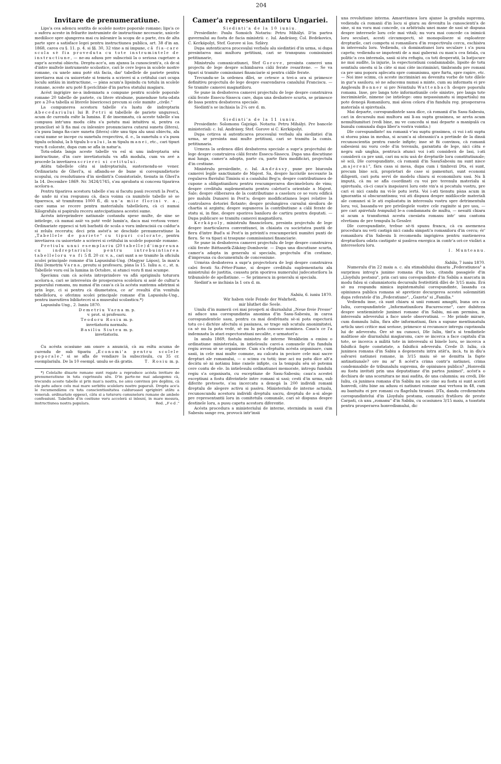204
Invitare de prenumeratiune.
Lips'a cea adencu sentîta de scolele nostre poporale romane; lips'a ce o suferu aceste in feliurite instruminte de instructiune necesarie, unicele mediiloce spre ajungerea mai cu inlesnire la scopu de o parte, éra de alta parte spre a satisface legei pentru instructiunea publica, art. 38 d'in an. 1868, carea cu §. 11. p. 4. si §§. 30, 32 vine a ni impune, că fia-care scola sè fia proveduta cu tote instrumintele de instructiune, — ne-au adusu pre subscrisii la o seriosa cugetare a supr'a acestui obiectu. Dreptu-ace'a, am ajunsu la cunoscienti'a, cà de-si d'intre multele instrumente scolastice, cari le cere legea in scolele nostre romane, cu unele amu poté stá facia, dar' tabellele de pariete pentru invetiarea mai cu usioretate si temeiu a scrierei si a cetitului cari ocupa loculu antâiu in instructiune, — pàna acum'a lipsindu cu totulu in scolele romane, aceste aru poté fi periclitaie d'in partea statului magiaru.
Acést ingrigire ne-a indemnatu a compune pentru scolele poporale romane 20 tabelle de pariete, cu litere strabune, punenduse totu-odata pre a 20-a tabella si literele bisericesci precum si cele numite „civile."
La compunerea acestoru tabelle s'a luatu de indreptariu Abecedariului lui B. Petri si tabellele de pariete unguresci, acum de curendu esîte la lumina. E de insemnatu, cà aceste tabelle s'au compusu intr'unu modu câtu s'a potutu mai intuitivu si, pentru ca pruncilori sè li fia mai cu inlesnire pronunciarea cutarui sunetu (litera), s'a pusu langa fia-care sunetu (litera) câte unu tipu alu unui obiectu, alu carui nume se incepe cu sunetulu respectivu, d. e., la sunetulu o s'a pusu tipulu ochiului, la b tipulu boului, la m tipulu manei, etc., cari tipuri voru fi colorate, dupa cum se afla in natur'a.
Totu-odata langa aceste tabelle va esî si unu indreptariu séu instructiune, d'in care invetiatoriulu va aflá modulu, cum va avé a procede la invetiarea scrierei si cetitului.
Atâtu tabellele câtu si indreptariulu, susternendu-se vener. Ordinariatu de Gherl'a, si aflandu-se de bune si corespundietorie scopului, cu resolutiunea d'in siedinti'a Consistoriale, tienuta in Gherl'a la 14. Decembre 1869. Nr. 3424/1745, s'au aprobatu si concesu tiparirea aceloru-a.
Pentru tiparirea acestoru tabelle s'au si facutu pasii receruti la Pest'a, de unde ni s'au respunsu cà, daca voimu ca numitele tabelle sè se tiparesca, sè tramitemu 1000 fl., dî: un'a miie florini v. a., care suma se recere pentru materialulu tabelleloru, cà ci numai Xilografulu si papirulu receru antecipatiunea acestei sume.
Acésta intreprindere natiunale costandu spese multe, de sine se intielege, cà numai asiè va poté vedé lumin'a, daca mai vertosu vener. Ordinariate eppesci si toti barbatii de scola o voru imbracisiá cu caldur'a si zelulu recerutu; deci prin asést'a se deschide prenumeratiune la „Tabellele de pariete" cu tipuri colorate, pentru invetiarea cu usioretate a scrierei si cetitului in scolele poporale romane.
Pretiulu unui esemplariu (20 tabelle) d'impreuna cu indreptariulu pentru intrebuintiarea tabelleloru va fi 5 fl. 20 cr. v. a., cari sunt a se tramite la oficiulu scolei principale romane d'in Lapusiului-Ung. (Magyar Lápos), la man'a Dlui Demetriu Varna, preutu si profesoru, pàna la 15. Iuliu a. c., st. n. Tabellele voru esî la lumina in Octobre, si atunci voru fi mai scumpe.
Speràmu cum cà acésta intreprindere va aflá spriginulu toturoru aceloru-a, cari se intereséza de prosperarea scoleloru si asié de cultur'a poporului romanu, nu numai d'in caus'a cà la acésta suntemu adstrinsi si prin lege, ci si pentru cà diumetatea, ce ar' resultá d'in venitulu tabelleloru, o oferimu scolei principale romane d'in Lapusiulu-Ung., pentru inavutîrea bibliotecei si a museului scolasticu.*)
Lapusiulu-Ung., 2. Iuniu 1870.
Demetriu Varna m. p.
v. prot. si profesoru.
Teodoru Rosiu m. p.
invetiatoriu normalu.
Basiliu Siuteu m. p.
invetiatoriu.
Cu acésta ocasiune am onore a anunciá, cà au esîtu acuma de curendu de sub tipariu „Economi'a pentru scolele poporale," si se afla de vendiare la subscrisulu, cu 35 cr. esemplariulu. De la 10 esempl. unulu se dà gratis. T. Rosiu m. p.
*) Celelalte diuarie romane sunt rogate a reproduce acésta invitare de prenumeratiune in tota cuprinsulu sêu. D'in parte-ne mai adaugemu cà, trecundu aceste tabelle si prin man'a nostra, ne amu convinsu pre deplinu, cà ele potu aduce celu mai mare serbitiu scoleloru nostre poporali. Dreptu ace'a le recumendâmu cu tota conscientiositatea calduroasei spriginiri atâtu a venerab. ordinariate eppesci, câtu si a toturoru comuneloru romane de ambele confessiuni. Tabellele d'in cestiune voru accelerá si inlesní, in mare mesura, instructiunea nostra populara. Red. „Fed."
Camer'a representantiloru Ungariei.
Siedinti'a de la 10 iuniu.
Presiedinte: Paulu Somsich Notariu: Petru Mihályi. D'in partea guvernului au fostu de facia ministrii: c. Iul. Andrássy, Col. Bedekovics, C. Kerkápolyi, Stef. Gorove si Ios. Szlávy.
Dupa autenticarea procesului verbalu alu siedintiei d'in urma, si dupa presintarea mai multoru petitiuni, cari se transpunu comissiunei petitiunarie,
Ministrulu comunicatiunei, Stef Gorove, presinta camerei unu projectu de lege despre schimbarea càlii ferate resaritene. — Se va tiparí si tramite comissiunei financiarie si pentru càlile ferate.
Trecundu-se la ordenea dîlei, se cetesce a trei-a ora si primesce definitivu projectulu de lege despre esarendarea canalului Franciscu. — Se tramite camerei magnatiloru.
Se pune in desbaterea camerei projectulu de lege despre construirea càlii ferate Essecu-Sissecu care, dupa una desbatere scurta, se primesce de basa pentru desbaterea speciale.
Siedinti'a se inchiaia la 2¼ ore d. m.
Siedinti'a de la 11 iuniu.
Presiedinte: Solomonu Gajzágó. Notariu: Petru Mihályi. Pre bancele ministeriali: c. Iul. Andrássy, Stef. Gorove si C. Kerkápolyi.
Dupa cetirea si autenticarea procesului verbalu alu siedintiei d'in urma, se presinta mai multe petitiuni, cari se tramitu la comis. petitiunaria.
Urmeza la ordenea dîlei desbaterea speciale a supr'a projectului de lege despre construirea càlii ferate Essecu-Sissecu. Dupa una discutiune mai lunga, camer'a adopta, parte cu, parte fàra modificàri, projectulu d'in cestiune.
Ministrulu presiedinte, c. Iul. Andrássy, pune pre biuroulu camerei legile sanctiunate de Majest. Sa, despre lucràrile necesarie la regularea fluviului Timisiu si a canalului Beg'a; despre contributiunea de cupone a obligatiuniloru pentru rescumperarea diecimeleloru de vinu; despre creditulu suplementariu pentru caletori'a orientale a Majest. Sale; despre eliberarea de la contributiune a caseloru ce se voru edificá pre malulu Dunarei in Pest'a; despre modificatiunea legei relative la controlarea detoriei flotante; despre prolungirea cursului siesiloru de chartia si argintu; despre supunerea la contributiune a càlii ferate de statu si, in fine, despre sporirea baniloru de cartiru pentru deputati. — Dupa publicare se tramitu camerei magnatiloru.
Kerkápoly, ministrulu financieloru, presinta projectulu de lege despre inarticularea conventiunei, in chiaiata cu societatea puntii de fieru d'intre Bud'a si Pest'a in privinti'a rescumperàrii numitei punti de fieru. Se va tipari si traspune commissiunei financiarie.
Se pune in desbaterea camerei projectulu de lege despre construirea càlii ferate Báttaszék-Zákány-Dombovár. — Dupa una discutiune scurta, camer'a adopta in generalu si specialu, projectulu d'in cestiune, d'impreuna cu documentulu de concessiune.
Urméza desbaterea a supr'a projecteloru de legi despre construirea calei ferati Sz.-Péter-Fiume, si despre creditulu suplementariu alu ministrului de justitia, causatu prin sporirea numerului judecatoriloru la tribunalele de apellatiune. — Se primescu in generalu si specialu.
Siedint'a se inchiaia la 1 ora d. m.
Sabiiu, 6. iuniu 1870.
Wir haben viele Feinde der Wahrheit,
mir bluthet die Seele.
Unulu d'in numerii cei mai prospeti ai diurnalului „Neue freie Presse" ni aduce una corespundintia anonima d'in Sasu-Sabesiu, in carea corespundentele sasu, pentru ca mai desfrênatu sè-si pota espectorá totu ce-i dictéze afectulu si pasiunea, se trage sub scutulu anonimitatei, ca sè nu lu pota vedé, sè nu lu pota cunosce nominea. Caus'a ce l'a indemnatu la atari espectoratiuni necalite, e urmatori'a:
In anulu 1869, fostulu ministru de interne Wenkheim a emisu o ordinatiune ministeriala, in intielesulu carei-a comunele d'in fundulu regiu aveau sè se organiseze. Cum s'a efeptuitu acésta organisare, cum sasii, in cele mai multe comune, au calcatu in peciore cele mai sacre drepturi ale romanului, — o scimu cu totii; inse aci nu potu dîce alt'a decâtu sè ni notàmu bine ranele infipte, ca la tempulu sêu sè potemu cere contu de ele. In intielesulu ordinatiunei memorate, intregu fundulu regiu s'a organisatu, cu esceptiune de Sasu-Sabesiu; caus'a acestei esceptiuni a fostu diferintiele intre romani si sasi; cesti d'in urma, sub diferite pretesete, s'au incercatu a denegá la 200 individi romani dreptulu de alegere activu si pasivu. Ministeriulu de interne actualu, recunoscundu acestoru individi dreptulu sacru, dreptulu de a-si alege pre representantii loru in comitetulu comunale, cari sè dispuna despre destinele loru, a pusu capetu acestoru diferentie.
Acésta procedura a ministeriului de interne, sternindu in sasii d'in Sabesiu sange reu, provocà intr'insii
una revolutiune interna. Amaretiunea loru ajunse la gradulu supremu, vediendu cà romanii d'in locu si giuru au devenitu la cunoscienti'a de sine, si nu voru mai concede, ca arbitriulu unei mane de sasi sè dispuna despre interesele loru cele mai vitali; nu voru mai concede ca inimicii loru seculari, acesti circumspecti, sè monopoliseze si esploateze drepturile, cari competu si romaniloru d'in respectivulu cercu, eschisivu in interesulu loru. Vediendu, cà dominatiunei loru seculare i s'a pusu capetu; vediendu-se impotenti de a mai guberná cu man'a cea fatala, cu politic'a cea internala, sasii si-iéu refugiu, ca toti desperatii, la batjocure ne mai audîte, la injurie, la espectoratiuni condamnabile, lipsite de totu semtiulu onestu si la câte si mai câte incriminàri, timbrandu pre romani ca pre unu poporu aplecatu spre comunismu, spre furtu, spre rapire, etc. — Noi inse scimu, cà aceste incriminàri au devenitu vorbe de tote dîlele in gur'a sasiloru; sè ne aducemu numai a minte, cum au informatu ei pre Anglesulu Bonner si pre Némtiulu Wattenbach despre poporulu romanu. Inse, pre langa tote informatiunile cele sinistre, pre langa tote incriminàrile, nimene (se intielege: omu nepassiunatu si impartialu) nu pote denegá Romaniloru, mai alesu celoru d'in fundulu reg. prosperarea materiala si spiretuala.
Mai departe, corespundintele sasu dîce, cà romanii d'in Sasu-Sabesiu, cari in decursulu mai multoru ani li-au suptu grasimea, se areta acum nemultiumitori (vedi bine, nu ve concedu si mai departe a manipulá cu bunulu comunalu dupa liber'a vostra vointia.)
Dle corespundinte! nu romanii v'au suptu grasimea, ci voi i-ati suptu si storsu pàna in medua, si acum'a ai obrasnici'a a pretinde de la dinsii recunoscientia pentru ranele infipte; inse sè fii convinsu, cà romanii sabesieni nu voru cede d'in terenulu, garantatu de lege, nici câtu e negru sub unghia, pentrucà atunci voi i-ati considerá de lasi, i-ati considerá ca pre unii, cari nu sciu usá de drepturile loru constitutiunale; sè scíi, Dle corespundinte, cà romanii d'in SasuSabesiu nu sunt nisce „majereni", fàra casa si mesa, dupa cum i timbrezi Dta, ei sunt, precum bine scii, proprietari de case si pamenturi, sunt economi diligenti, cari potu serví de modelu chiaru si economiloru sasi. Nu li imputá, cà nu se afla coordinati cu voi pre terenulu materialu si spiretualu, cà-ci caus'a inapoiarei loru este vin'a si pecatulu vostru, pre cari ei nici candu nu vi-le potu iertá. Voi i-ati tienutu pàna acum in ignorantia si obscurantismu; voi ati dispusu despre midilocele materiali ale comunei si le ati esploatatu in interesulu vostru spre detrimentulu loru; voi, basandu-ve pre privilegiele vostre cele ruginite si pre usu, — pre cari spiretulu tempului) le-a condamnatu de multu, — nesuiti chiaru si acum a transformá acestu cnesiatu romanu intr' unu cantonu elvetianu de pre tempulu lu Gessler.
Dle corespundinte, trebue sè-ti spunu francu, cà cu asemenea procedura nu veti castigá nici candu simpati'a romaniloru d'in cercu; ér' romaniloru d'in Sabesiu li recomendu ingrigirea pentru sustienerea drepturiloru odata castigate si pasîrea energica in contr'a ori-ce violàri a intereseloru loru.
I. Munteanu.
Sabîiu, 7 iuniu 1870.
Numerulu d'in 22 maiu a. c. alu stimabilului diuariu „Federatiunea" a surprinsu intreg'a junime romana d'in locu, citandu pasagiele d'in „Lloydulu pestanu", prin cari unu corespundinte d'in Sabîiu a marcatu in modu falsu si calumniatoriu decursulu festivitàtii dîlei de 3/15 maiu. Erá sè nu respundu nimica inpintenatului corespundinte, lasandu ca opiniunea publica romana sè apretieze decurgerea acestei solemnitàti dupa referatele d'in „Federatiune", „Gazeta" si „Familia."
Vediendu inse, cà sunt chiaru si unii romani amagiti, buna ora ca Iuliu, corespundintele „Informatiuniloru Bucurescene", care dubiteza despre sentiemintele junimei romane d'in Sabiu, mi-am permisu, in interesulu adeverului a face unele observatiuni. — Me prinde mirare, cum domnulu Iuliu, fàra alte informatiuni, fàra a supune mentiunatulu articlu unei critice mai seriose, primesce si recunosce intregu cuprinsulu lui de adeveratu. Ore sè nu cunosci, Dle Iuliu, tînt'a si tendintiele malitiose ale diurnalului magiaronu, care se incerca a face capitalu d'in tote, se incerca a militá tote in interesulu si binele loru, se incerca a falsificá fapte constatate, a falsificá adeverulu. Crede D. Iuliu, cà junimea romana d'in Sabiu a degeneratu intru atât'a, incà, tu in dîu'a salvarei natiunei romane, in 3/15 maiu sè se demitta la fapte antinatiunale? ore nu ar' fi acést'a crima contr'a natiunei, crima condemnabile de tribunalulu supremu, de opiniunea publica? „Honvedii au fostu invitati prin una deputatiune d'in partea junimei", acést'a o dechiaru de una scornitura ne mai audita, de una calumnia; au credi, Dle Iuliu, cà junimea romana d'in Sabîiu nu scie cine au fostu si sunt acesti honvedi, câtu bine au adusu ei natiunei romane mai vertosu in 48, cum au bantuitu ei pre romani cu flagelulu tiraniei. DTa, dandu credieméntu corespundintelui d'in Lloydulu pestanu, comunici fratiloru de preste Carpati, cà unu „romanu" d'in Sabîiu, cu ocasiunea 3/15 maiu, a toastatu pentru prosperarea honvedismului, dic